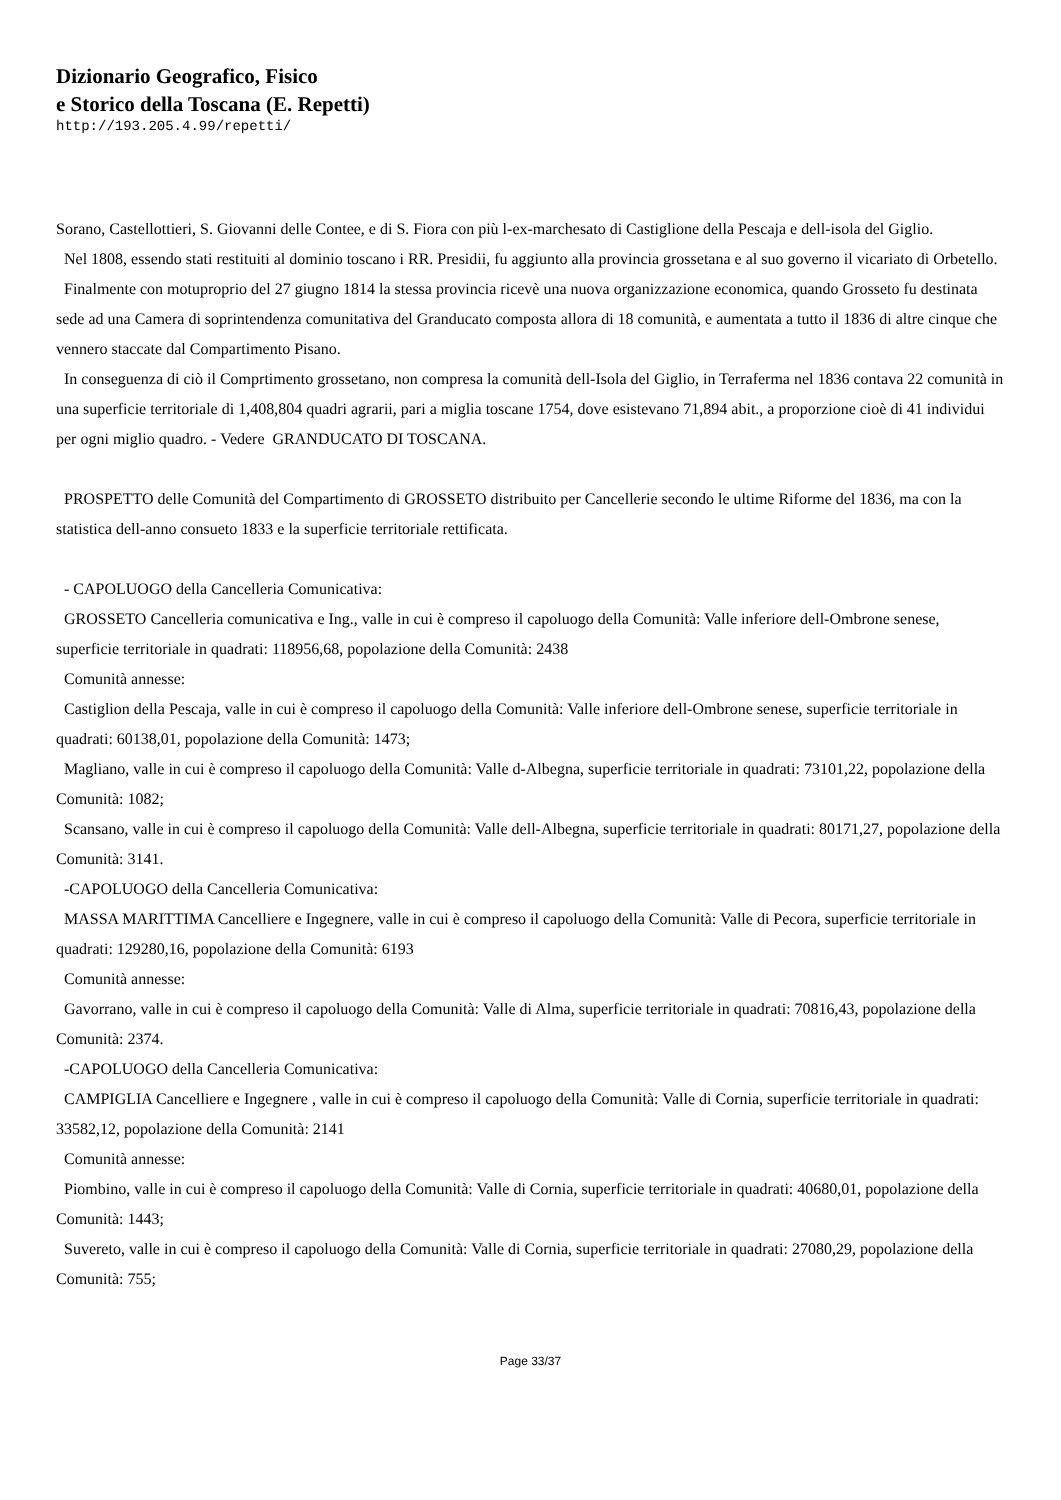Dizionario Geografico, Fisico
e Storico della Toscana (E. Repetti)
http://193.205.4.99/repetti/
Sorano, Castellottieri, S. Giovanni delle Contee, e di S. Fiora con più l-ex-marchesato di Castiglione della Pescaja e dell-isola del Giglio.
Nel 1808, essendo stati restituiti al dominio toscano i RR. Presidii, fu aggiunto alla provincia grossetana e al suo governo il vicariato di Orbetello.
Finalmente con motuproprio del 27 giugno 1814 la stessa provincia ricevè una nuova organizzazione economica, quando Grosseto fu destinata sede ad una Camera di soprintendenza comunitativa del Granducato composta allora di 18 comunità, e aumentata a tutto il 1836 di altre cinque che vennero staccate dal Compartimento Pisano.
In conseguenza di ciò il Comprtimento grossetano, non compresa la comunità dell-Isola del Giglio, in Terraferma nel 1836 contava 22 comunità in una superficie territoriale di 1,408,804 quadri agrarii, pari a miglia toscane 1754, dove esistevano 71,894 abit., a proporzione cioè di 41 individui per ogni miglio quadro. - Vedere GRANDUCATO DI TOSCANA.
PROSPETTO delle Comunità del Compartimento di GROSSETO distribuito per Cancellerie secondo le ultime Riforme del 1836, ma con la statistica dell-anno consueto 1833 e la superficie territoriale rettificata.
- CAPOLUOGO della Cancelleria Comunicativa:
GROSSETO Cancelleria comunicativa e Ing., valle in cui è compreso il capoluogo della Comunità: Valle inferiore dell-Ombrone senese, superficie territoriale in quadrati: 118956,68, popolazione della Comunità: 2438
Comunità annesse:
Castiglion della Pescaja, valle in cui è compreso il capoluogo della Comunità: Valle inferiore dell-Ombrone senese, superficie territoriale in quadrati: 60138,01, popolazione della Comunità: 1473;
Magliano, valle in cui è compreso il capoluogo della Comunità: Valle d-Albegna, superficie territoriale in quadrati: 73101,22, popolazione della Comunità: 1082;
Scansano, valle in cui è compreso il capoluogo della Comunità: Valle dell-Albegna, superficie territoriale in quadrati: 80171,27, popolazione della Comunità: 3141.
-CAPOLUOGO della Cancelleria Comunicativa:
MASSA MARITTIMA Cancelliere e Ingegnere, valle in cui è compreso il capoluogo della Comunità: Valle di Pecora, superficie territoriale in quadrati: 129280,16, popolazione della Comunità: 6193
Comunità annesse:
Gavorrano, valle in cui è compreso il capoluogo della Comunità: Valle di Alma, superficie territoriale in quadrati: 70816,43, popolazione della Comunità: 2374.
-CAPOLUOGO della Cancelleria Comunicativa:
CAMPIGLIA Cancelliere e Ingegnere , valle in cui è compreso il capoluogo della Comunità: Valle di Cornia, superficie territoriale in quadrati: 33582,12, popolazione della Comunità: 2141
Comunità annesse:
Piombino, valle in cui è compreso il capoluogo della Comunità: Valle di Cornia, superficie territoriale in quadrati: 40680,01, popolazione della Comunità: 1443;
Suvereto, valle in cui è compreso il capoluogo della Comunità: Valle di Cornia, superficie territoriale in quadrati: 27080,29, popolazione della Comunità: 755;
Page 33/37